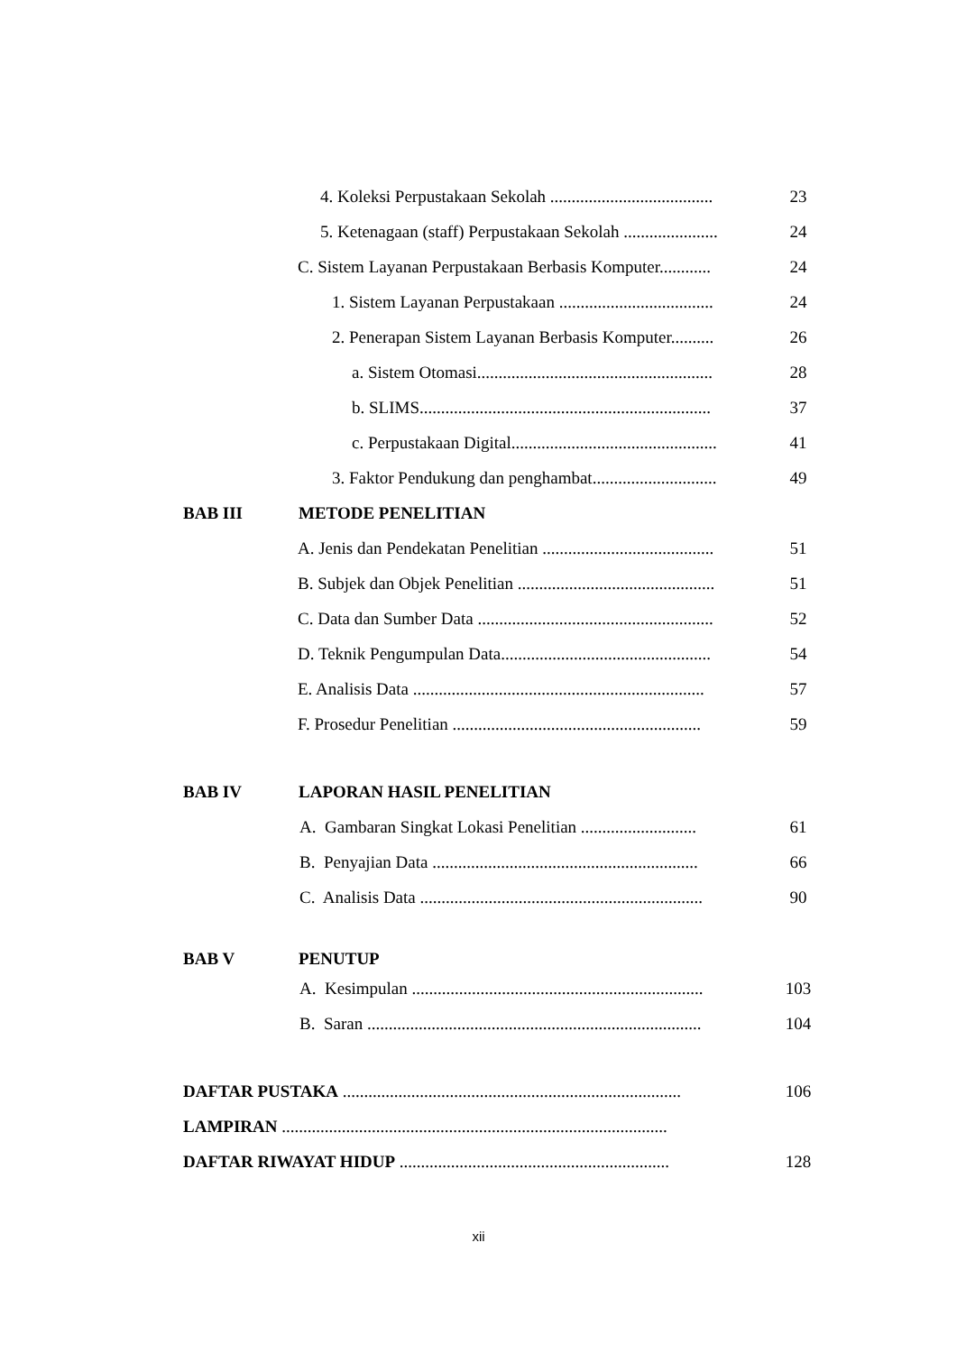4. Koleksi Perpustakaan Sekolah ...................................... 23
5. Ketenagaan (staff) Perpustakaan Sekolah ...................... 24
C. Sistem Layanan Perpustakaan Berbasis Komputer............ 24
1. Sistem Layanan Perpustakaan .................................... 24
2. Penerapan Sistem Layanan Berbasis Komputer.......... 26
a. Sistem Otomasi....................................................... 28
b. SLIMS.................................................................... 37
c. Perpustakaan Digital................................................ 41
3. Faktor Pendukung dan penghambat............................. 49
BAB III METODE PENELITIAN
A. Jenis dan Pendekatan Penelitian ........................................ 51
B. Subjek dan Objek Penelitian .............................................. 51
C. Data dan Sumber Data ....................................................... 52
D. Teknik Pengumpulan Data................................................. 54
E. Analisis Data .................................................................... 57
F. Prosedur Penelitian .......................................................... 59
BAB IV LAPORAN HASIL PENELITIAN
A. Gambaran Singkat Lokasi Penelitian ........................... 61
B. Penyajian Data .............................................................. 66
C. Analisis Data .................................................................. 90
BAB V PENUTUP
A. Kesimpulan .................................................................... 103
B. Saran .............................................................................. 104
DAFTAR PUSTAKA ............................................................................... 106
LAMPIRAN ..........................................................................................
DAFTAR RIWAYAT HIDUP ............................................................... 128
xii